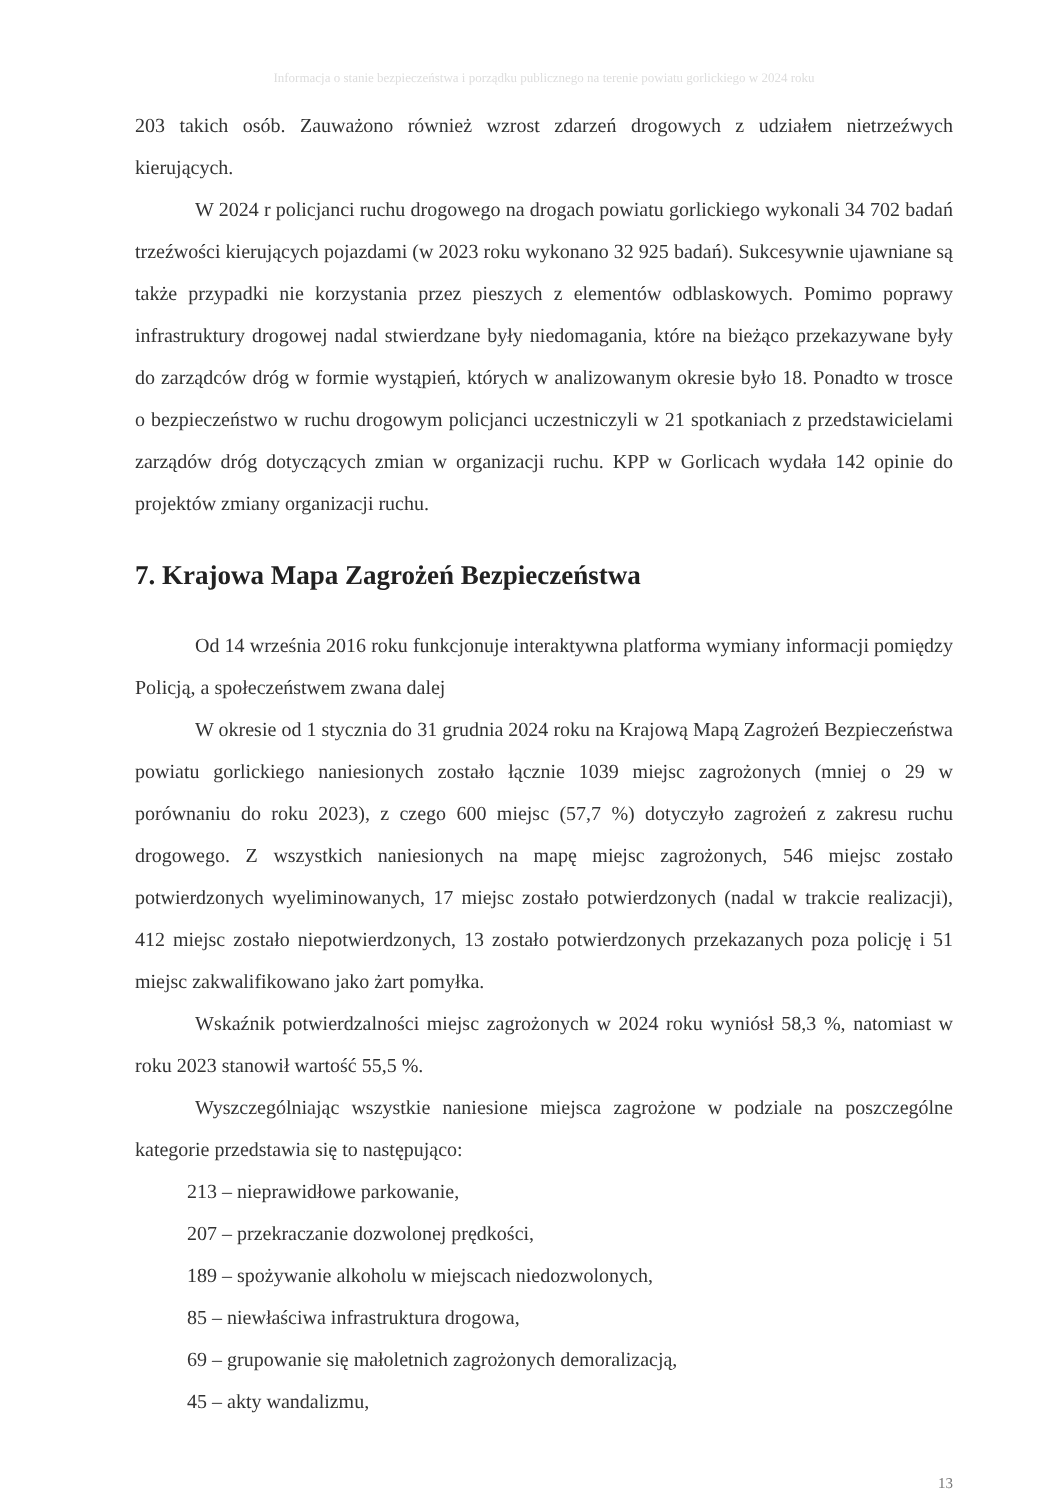Informacja o stanie bezpieczeństwa i porządku publicznego na terenie powiatu gorlickiego w 2024 roku
203 takich osób. Zauważono również wzrost zdarzeń drogowych z udziałem nietrzeźwych kierujących.
W 2024 r policjanci ruchu drogowego na drogach powiatu gorlickiego wykonali 34 702 badań trzeźwości kierujących pojazdami (w 2023 roku wykonano 32 925 badań). Sukcesywnie ujawniane są także przypadki nie korzystania przez pieszych z elementów odblaskowych. Pomimo poprawy infrastruktury drogowej nadal stwierdzane były niedomagania, które na bieżąco przekazywane były do zarządców dróg w formie wystąpień, których w analizowanym okresie było 18. Ponadto w trosce o bezpieczeństwo w ruchu drogowym policjanci uczestniczyli w 21 spotkaniach z przedstawicielami zarządów dróg dotyczących zmian w organizacji ruchu. KPP w Gorlicach wydała 142 opinie do projektów zmiany organizacji ruchu.
7. Krajowa Mapa Zagrożeń Bezpieczeństwa
Od 14 września 2016 roku funkcjonuje interaktywna platforma wymiany informacji pomiędzy Policją, a społeczeństwem zwana dalej
W okresie od 1 stycznia do 31 grudnia 2024 roku na Krajową Mapą Zagrożeń Bezpieczeństwa powiatu gorlickiego naniesionych zostało łącznie 1039 miejsc zagrożonych (mniej o 29 w porównaniu do roku 2023), z czego 600 miejsc (57,7 %) dotyczyło zagrożeń z zakresu ruchu drogowego. Z wszystkich naniesionych na mapę miejsc zagrożonych, 546 miejsc zostało potwierdzonych wyeliminowanych, 17 miejsc zostało potwierdzonych (nadal w trakcie realizacji), 412 miejsc zostało niepotwierdzonych, 13 zostało potwierdzonych przekazanych poza policję i 51 miejsc zakwalifikowano jako żart pomyłka.
Wskaźnik potwierdzalności miejsc zagrożonych w 2024 roku wyniósł 58,3 %, natomiast w roku 2023 stanowił wartość 55,5 %.
Wyszczególniając wszystkie naniesione miejsca zagrożone w podziale na poszczególne kategorie przedstawia się to następująco:
213 – nieprawidłowe parkowanie,
207 – przekraczanie dozwolonej prędkości,
189 – spożywanie alkoholu w miejscach niedozwolonych,
85 – niewłaściwa infrastruktura drogowa,
69 – grupowanie się małoletnich zagrożonych demoralizacją,
45 – akty wandalizmu,
13